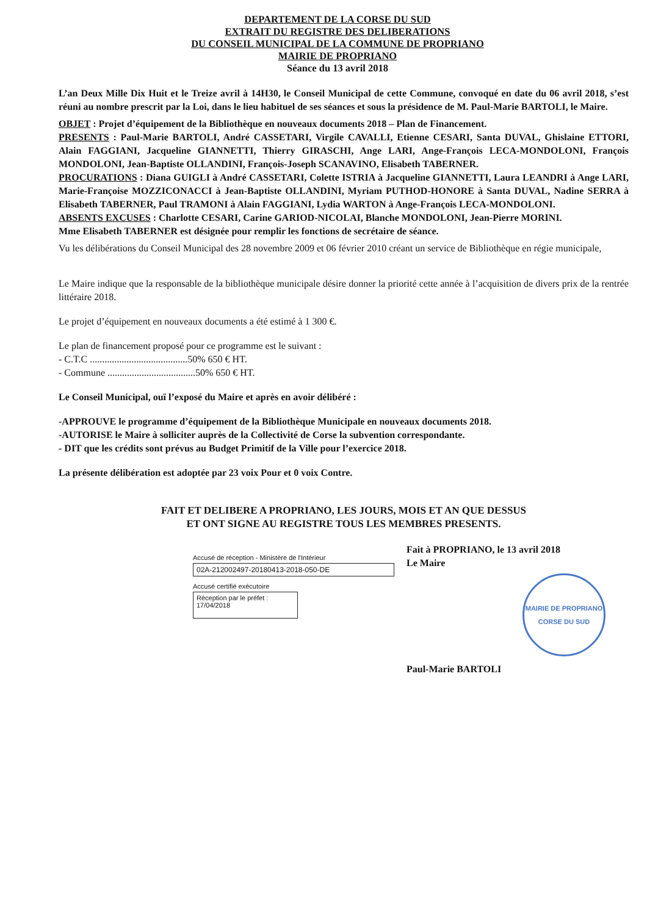DEPARTEMENT DE LA CORSE DU SUD
EXTRAIT DU REGISTRE DES DELIBERATIONS
DU CONSEIL MUNICIPAL DE LA COMMUNE DE PROPRIANO
MAIRIE DE PROPRIANO
Séance du 13 avril 2018
L’an Deux Mille Dix Huit et le Treize avril à 14H30, le Conseil Municipal de cette Commune, convoqué en date du 06 avril 2018, s’est réuni au nombre prescrit par la Loi, dans le lieu habituel de ses séances et sous la présidence de M. Paul-Marie BARTOLI, le Maire.
OBJET : Projet d’équipement de la Bibliothèque en nouveaux documents 2018 – Plan de Financement.
PRESENTS : Paul-Marie BARTOLI, André CASSETARI, Virgile CAVALLI, Etienne CESARI, Santa DUVAL, Ghislaine ETTORI, Alain FAGGIANI, Jacqueline GIANNETTI, Thierry GIRASCHI, Ange LARI, Ange-François LECA-MONDOLONI, François MONDOLONI, Jean-Baptiste OLLANDINI, François-Joseph SCANAVINO, Elisabeth TABERNER.
PROCURATIONS : Diana GUIGLI à André CASSETARI, Colette ISTRIA à Jacqueline GIANNETTI, Laura LEANDRI à Ange LARI, Marie-Françoise MOZZICONACCI à Jean-Baptiste OLLANDINI, Myriam PUTHOD-HONORE à Santa DUVAL, Nadine SERRA à Elisabeth TABERNER, Paul TRAMONI à Alain FAGGIANI, Lydia WARTON à Ange-François LECA-MONDOLONI.
ABSENTS EXCUSES : Charlotte CESARI, Carine GARIOD-NICOLAI, Blanche MONDOLONI, Jean-Pierre MORINI.
Mme Elisabeth TABERNER est désignée pour remplir les fonctions de secrétaire de séance.
Vu les délibérations du Conseil Municipal des 28 novembre 2009 et 06 février 2010 créant un service de Bibliothèque en régie municipale,
Le Maire indique que la responsable de la bibliothèque municipale désire donner la priorité cette année à l’acquisition de divers prix de la rentrée littéraire 2018.
Le projet d’équipement en nouveaux documents a été estimé à 1 300 €.
Le plan de financement proposé pour ce programme est le suivant :
- C.T.C ........................................50% 650 € HT.
- Commune ....................................50% 650 € HT.
Le Conseil Municipal, ouï l’exposé du Maire et après en avoir délibéré :
-APPROUVE le programme d’équipement de la Bibliothèque Municipale en nouveaux documents 2018.
-AUTORISE le Maire à solliciter auprès de la Collectivité de Corse la subvention correspondante.
- DIT que les crédits sont prévus au Budget Primitif de la Ville pour l’exercice 2018.
La présente délibération est adoptée par 23 voix Pour et 0 voix Contre.
FAIT ET DELIBERE A PROPRIANO, LES JOURS, MOIS ET AN QUE DESSUS
ET ONT SIGNE AU REGISTRE TOUS LES MEMBRES PRESENTS.
Accusé de réception - Ministère de l'Intérieur
02A-212002497-20180413-2018-050-DE
Accusé certifié exécutoire
Réception par le préfet : 17/04/2018
Fait à PROPRIANO, le 13 avril 2018
Le Maire
MAIRIE DE PROPRIANO
CORSE DU SUD
Paul-Marie BARTOLI